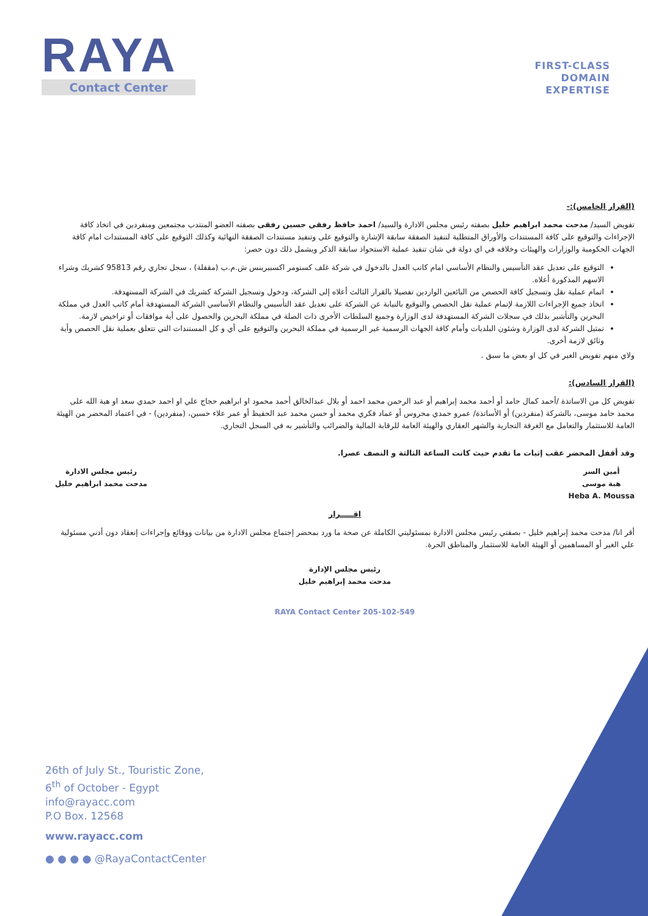RAYA
Contact Center
FIRST-CLASS
DOMAIN
EXPERTISE
(القرار الخامس):-
تفويض السيد/ مدحت محمد ابراهيم خليل بصفته رئيس مجلس الادارة والسيد/ احمد حافظ رفقي حسين رفقى بصفته العضو المنتدب مجتمعين ومنفردين في اتخاذ كافة الإجراءات والتوقيع على كافة المستندات والأوراق المتطلبة لتنفيذ الصفقة سابقة الإشارة والتوقيع على وتنفيذ مستندات الصفقة النهائية وكذلك التوقيع على كافة المستندات امام كافة الجهات الحكومية والوزارات والهيئات وخلافه في اي دولة في شان تنفيذ عملية الاستحواذ سابقة الذكر ويشمل ذلك دون حصر:
التوقيع على تعديل عقد التأسيس والنظام الأساسي امام كاتب العدل بالدخول في شركة غلف كستومر اكسبيرينس ش.م.ب (مقفلة) ، سجل تجاري رقم 95813 كشريك وشراء الاسهم المذكورة أعلاه.
اتمام عملية نقل وتسجيل كافة الحصص من البائعين الواردين تفصيلا بالقرار الثالث أعلاه إلى الشركة، ودخول وتسجيل الشركة كشريك في الشركة المستهدفة.
اتخاذ جميع الإجراءات اللازمة لإتمام عملية نقل الحصص والتوقيع بالنيابة عن الشركة على تعديل عقد التأسيس والنظام الأساسي الشركة المستهدفة أمام كاتب العدل في مملكة البحرين والتأشير بذلك في سجلات الشركة المستهدفة لدى الوزارة وجميع السلطات الأخرى ذات الصلة في مملكة البحرين والحصول على أية موافقات أو تراخيص لازمة.
تمثيل الشركة لدى الوزارة وشئون البلديات وأمام كافة الجهات الرسمية غير الرسمية في مملكة البحرين والتوقيع على أي و كل المستندات التي تتعلق بعملية نقل الحصص وأية وثائق لازمة أخرى.
ولاي منهم تفويض الغير في كل او بعض ما سبق .
(القرار السادس):
تفويض كل من الاساتذة /أحمد كمال حامد أو أحمد محمد إبراهيم أو عبد الرحمن محمد احمد أو بلال عبدالخالق أحمد محمود او ابراهيم حجاج علي او احمد حمدي سعد او هبة الله على محمد حامد موسى، بالشركة (منفردين) أو الأساتذة/ عمرو حمدي محروس أو عماد فكري محمد أو حسن محمد عبد الحفيظ أو عمر علاء حسين، (منفردين) - في اعتماد المحضر من الهيئة العامة للاستثمار والتعامل مع الغرفة التجارية والشهر العقاري والهيئة العامة للرقابة المالية والضرائب والتأشير به في السجل التجاري.
وقد أقفل المحضر عقب إثبات ما تقدم حيث كانت الساعة الثالثة و النصف عصرا.
أمين السر
هبة موسى
Heba A. Moussa
رئيس مجلس الادارة
مدحت محمد ابراهيم خليل
اقـــــرار
أقر انا/ مدحت محمد إبراهيم خليل - بصفتي رئيس مجلس الادارة بمسئوليتي الكاملة عن صحة ما ورد بمحضر إجتماع مجلس الادارة من بيانات ووقائع وإجراءات إنعقاد دون أدني مسئولية علي الغير أو المساهمين أو الهيئة العامة للاستثمار والمناطق الحرة.
رئيس مجلس الإدارة
مدحت محمد إبراهيم خليل
RAYA Contact Center 205-102-549
26th of July St., Touristic Zone,
6<sup>th</sup> of October - Egypt
info@rayacc.com
P.O Box. 12568
www.rayacc.com
● ● ● ● @RayaContactCenter